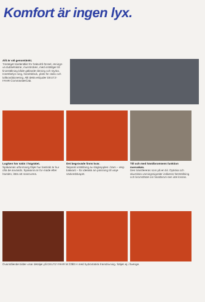Komfort är ingen lyx.
Allt är väl genomtänkt.
Trasteget tandendlikt för fraktufrå-fönsel, renings-va dubbelsiktrar, musstroben, med inställger till fininställning både gällande riktning och styrka. Innertbelys-ning, handskfack, plats för radio och luftkonditionering. Allt detta erbjuder DEUTZ-FAHR CommanderCab.
Logiken har satts i högsätet.
Spakarnas utformning följer hur bastiskt är hur ofta de används. Spakarna är for-made efter handen, lätta att manövrera.
Det begrövade finns kvar.
Separat inställning av slagkopplen i fram – resp bakkant – för idealisk an-passning till varje sänkredskapet.
Till och med handbromsens funktion övervakas.
Den transfereras som på en bil. Optiska och akustiska varningssignaler indikerar fastställning och bromsfäste om handbrom-sen inte lossas.
Ovanstående bilder visar detaljer på DEUTZ-FAHR M 2280 H med hydrostatisk framdrivning. Säljes ej i Sverige.